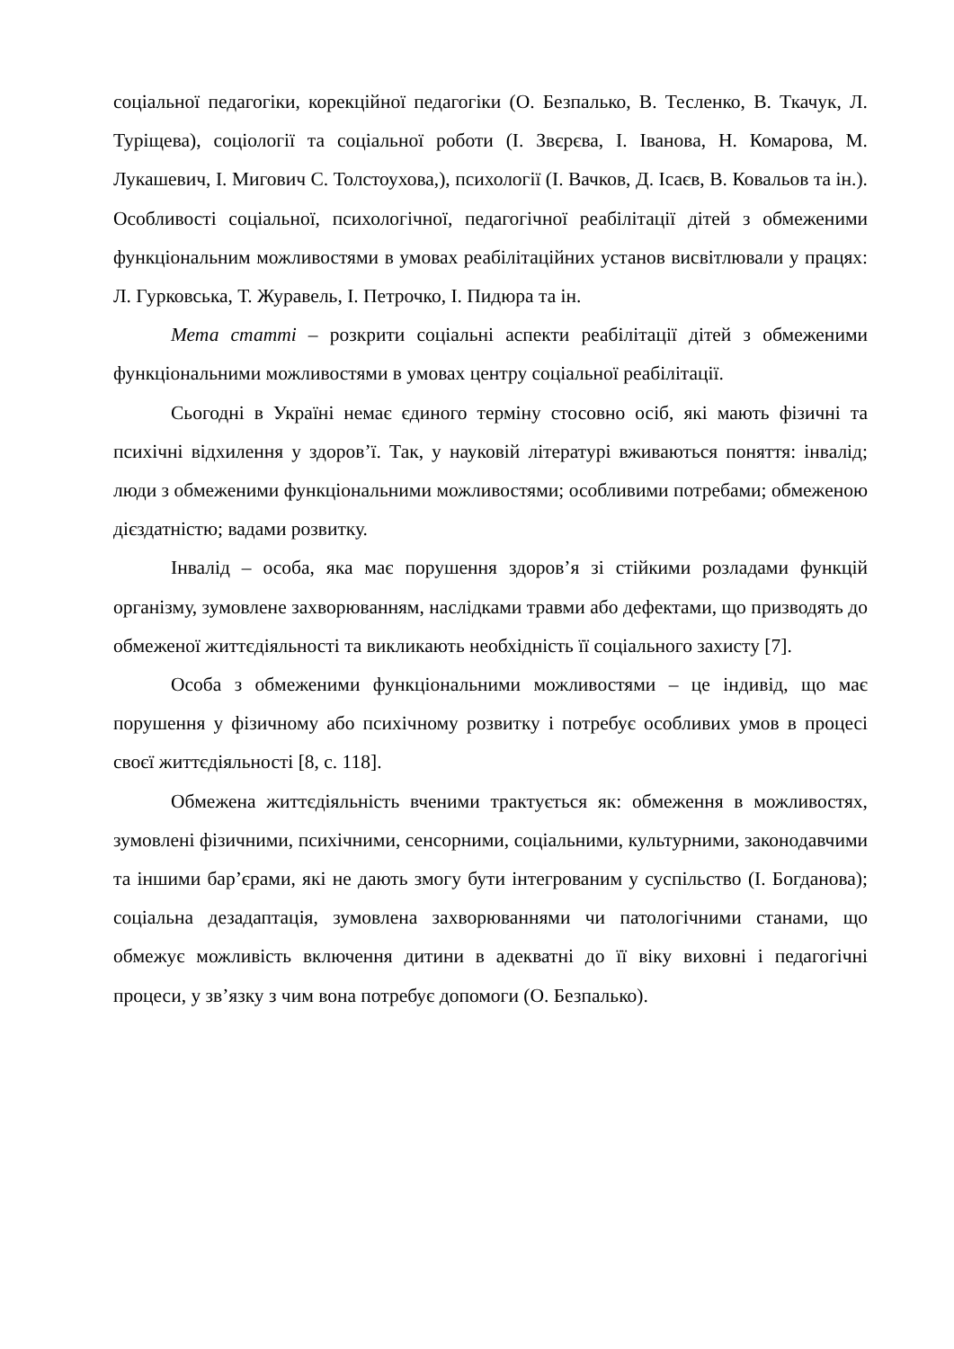соціальної педагогіки, корекційної педагогіки (О. Безпалько, В. Тесленко, В. Ткачук, Л. Туріщева), соціології та соціальної роботи (І. Звєрєва, І. Іванова, Н. Комарова, М. Лукашевич, І. Мигович С. Толстоухова,), психології (І. Вачков, Д. Ісаєв, В. Ковальов та ін.). Особливості соціальної, психологічної, педагогічної реабілітації дітей з обмеженими функціональним можливостями в умовах реабілітаційних установ висвітлювали у працях: Л. Гурковська, Т. Журавель, І. Петрочко, І. Пидюра та ін.
Мета статті – розкрити соціальні аспекти реабілітації дітей з обмеженими функціональними можливостями в умовах центру соціальної реабілітації.
Сьогодні в Україні немає єдиного терміну стосовно осіб, які мають фізичні та психічні відхилення у здоров’ї. Так, у науковій літературі вживаються поняття: інвалід; люди з обмеженими функціональними можливостями; особливими потребами; обмеженою дієздатністю; вадами розвитку.
Інвалід – особа, яка має порушення здоров’я зі стійкими розладами функцій організму, зумовлене захворюванням, наслідками травми або дефектами, що призводять до обмеженої життєдіяльності та викликають необхідність її соціального захисту [7].
Особа з обмеженими функціональними можливостями – це індивід, що має порушення у фізичному або психічному розвитку і потребує особливих умов в процесі своєї життєдіяльності [8, с. 118].
Обмежена життєдіяльність вченими трактується як: обмеження в можливостях, зумовлені фізичними, психічними, сенсорними, соціальними, культурними, законодавчими та іншими бар’єрами, які не дають змогу бути інтегрованим у суспільство (І. Богданова); соціальна дезадаптація, зумовлена захворюваннями чи патологічними станами, що обмежує можливість включення дитини в адекватні до її віку виховні і педагогічні процеси, у зв’язку з чим вона потребує допомоги (О. Безпалько).